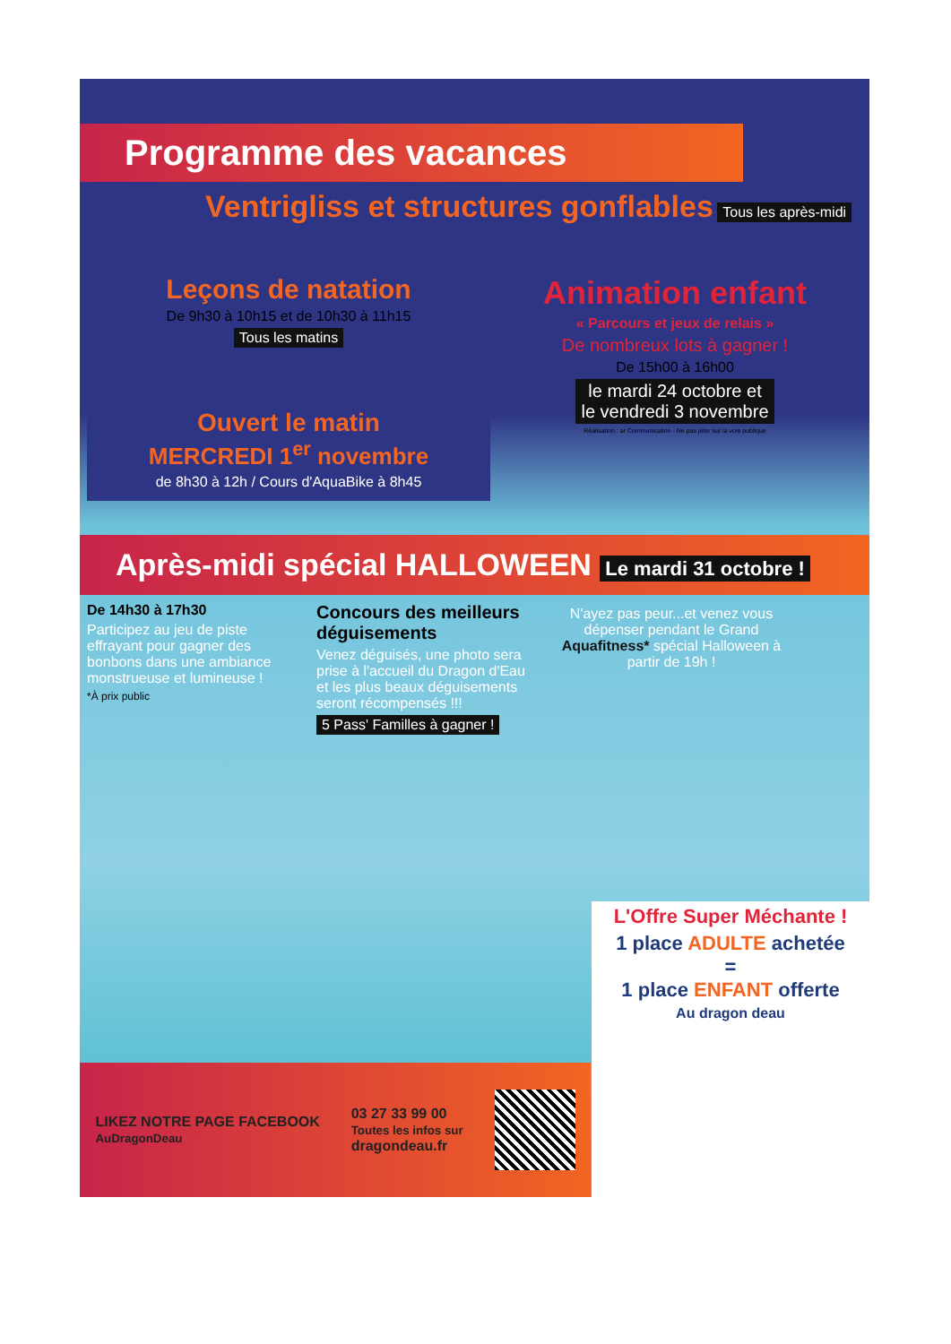Programme des vacances
Ventrigliss et structures gonflables Tous les après-midi
Leçons de natation
De 9h30 à 10h15 et de 10h30 à 11h15
Tous les matins
Ouvert le matin
MERCREDI 1<sup>er</sup> novembre
de 8h30 à 12h / Cours d'AquaBike à 8h45
Animation enfant
« Parcours et jeux de relais »
De nombreux lots à gagner !
De 15h00 à 16h00
le mardi 24 octobre et
le vendredi 3 novembre
Réalisation : ar Communication - Ne pas jeter sur la voie publique
Après-midi spécial HALLOWEEN Le mardi 31 octobre !
De 14h30 à 17h30
Participez au jeu de piste effrayant pour gagner des bonbons dans une ambiance monstrueuse et lumineuse !
*À prix public
Concours des meilleurs déguisements
Venez déguisés, une photo sera prise à l'accueil du Dragon d'Eau et les plus beaux déguisements seront récompensés !!!
5 Pass' Familles à gagner !
N'ayez pas peur...et venez vous dépenser pendant le Grand Aquafitness* spécial Halloween à partir de 19h !
LIKEZ NOTRE PAGE FACEBOOK
AuDragonDeau
03 27 33 99 00
Toutes les infos sur
dragondeau.fr
L'Offre Super Méchante !
1 place ADULTE achetée
=
1 place ENFANT offerte
Au dragon deau